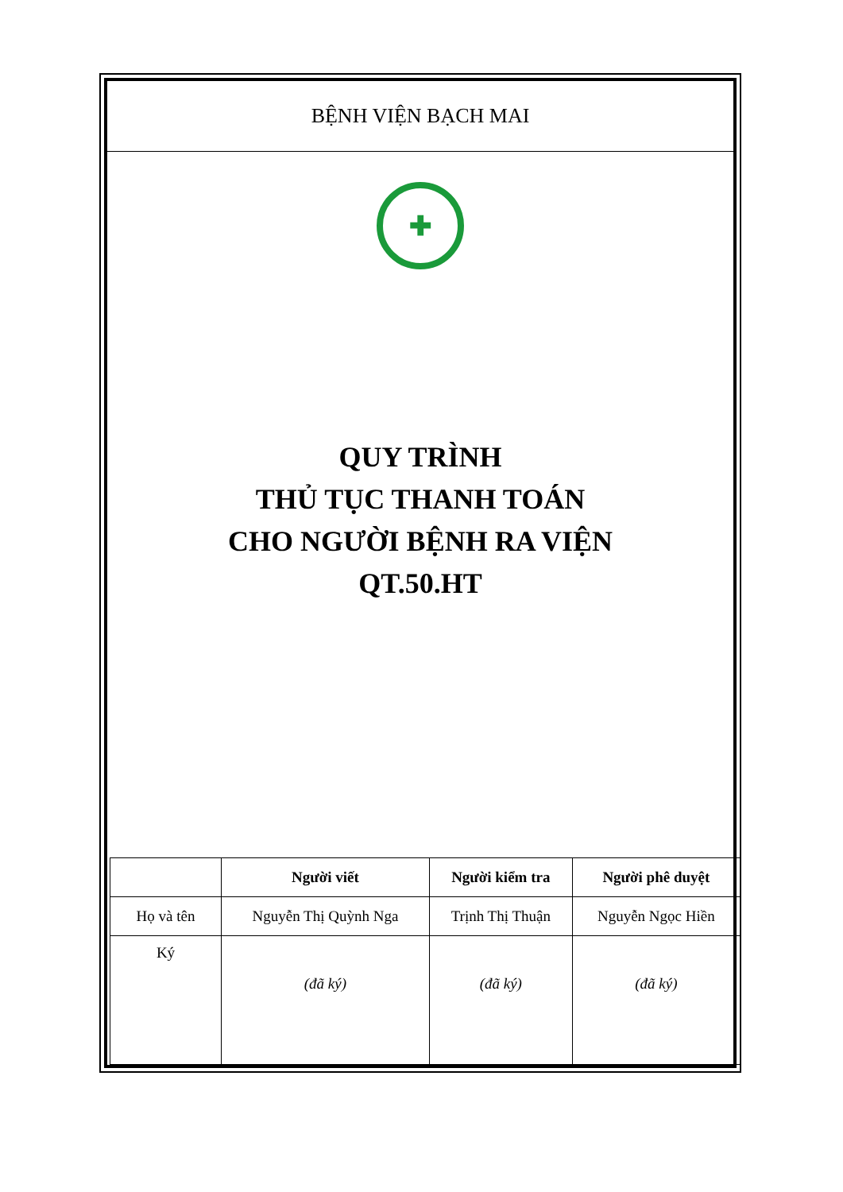BỆNH VIỆN BẠCH MAI
✚
QUY TRÌNH
THỦ TỤC THANH TOÁN
CHO NGƯỜI BỆNH RA VIỆN
QT.50.HT
| | Người viết | Người kiểm tra | Người phê duyệt |
| --- | --- | --- | --- |
| Họ và tên | Nguyễn Thị Quỳnh Nga | Trịnh Thị Thuận | Nguyễn Ngọc Hiền |
| Ký | (đã ký) | (đã ký) | (đã ký) |